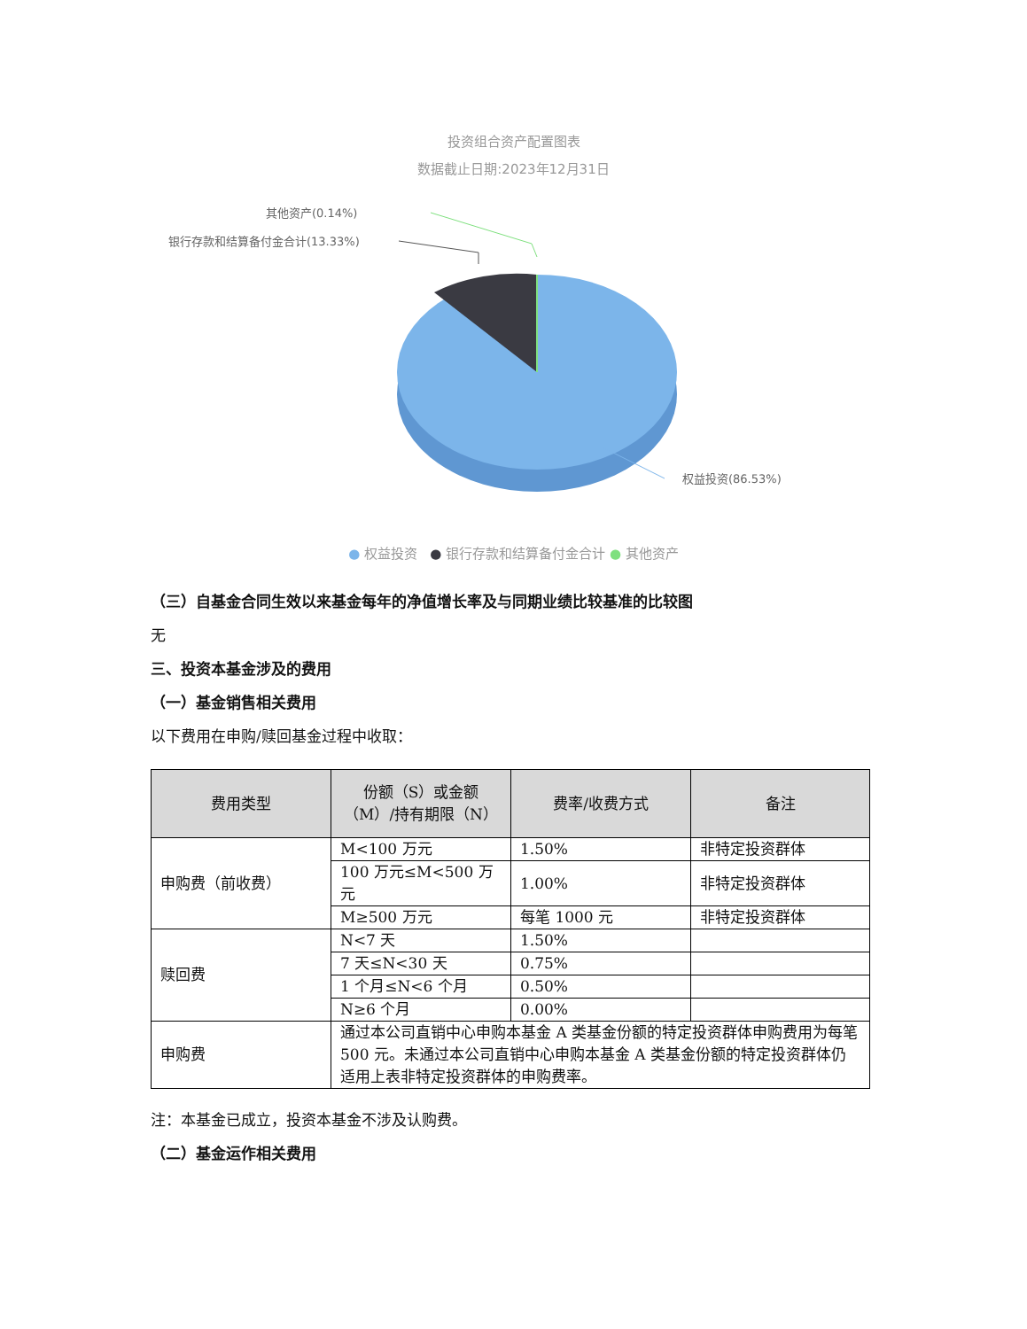投资组合资产配置图表
数据截止日期:2023年12月31日
其他资产(0.14%)
银行存款和结算备付金合计(13.33%)
权益投资(86.53%)
● 权益投资 ● 银行存款和结算备付金合计 ● 其他资产
（三）自基金合同生效以来基金每年的净值增长率及与同期业绩比较基准的比较图
无
三、投资本基金涉及的费用
（一）基金销售相关费用
以下费用在申购/赎回基金过程中收取：
| 费用类型 | 份额（S）或金额（M）/持有期限（N） | 费率/收费方式 | 备注 |
| --- | --- | --- | --- |
| 申购费（前收费） | M<100 万元 | 1.50% | 非特定投资群体 |
| | 100 万元≤M<500 万元 | 1.00% | 非特定投资群体 |
| | M≥500 万元 | 每笔 1000 元 | 非特定投资群体 |
| 赎回费 | N<7 天 | 1.50% | |
| | 7 天≤N<30 天 | 0.75% | |
| | 1 个月≤N<6 个月 | 0.50% | |
| | N≥6 个月 | 0.00% | |
| 申购费 | 通过本公司直销中心申购本基金 A 类基金份额的特定投资群体申购费用为每笔 500 元。未通过本公司直销中心申购本基金 A 类基金份额的特定投资群体仍适用上表非特定投资群体的申购费率。 | | |
注：本基金已成立，投资本基金不涉及认购费。
（二）基金运作相关费用